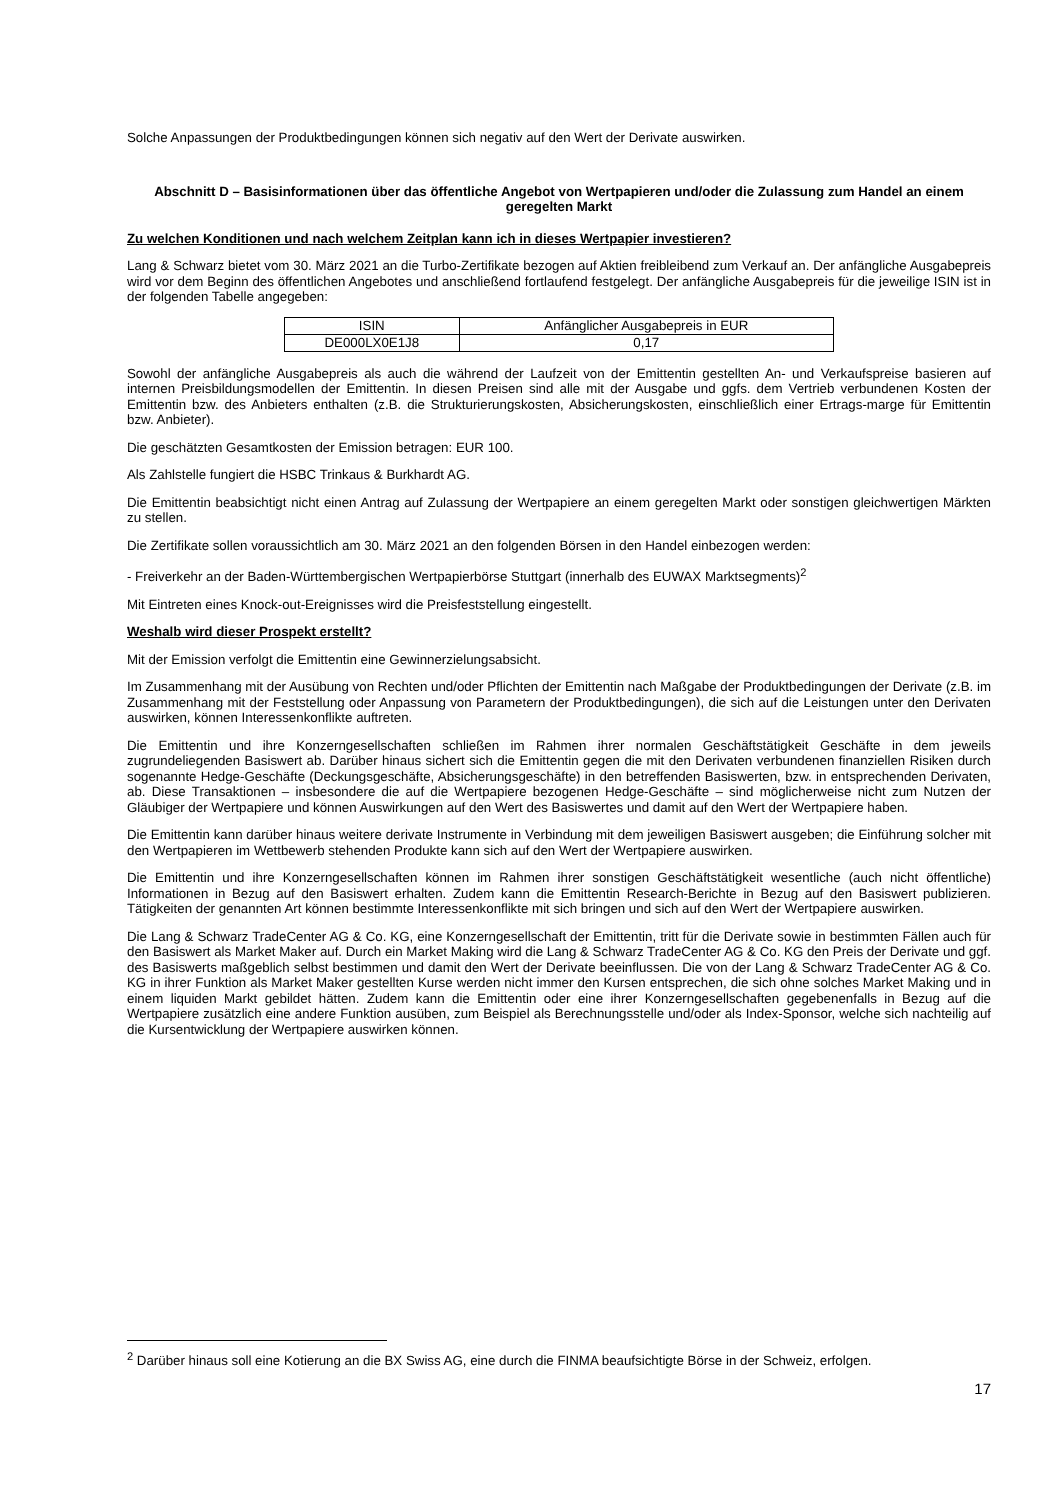Solche Anpassungen der Produktbedingungen können sich negativ auf den Wert der Derivate auswirken.
Abschnitt D – Basisinformationen über das öffentliche Angebot von Wertpapieren und/oder die Zulassung zum Handel an einem geregelten Markt
Zu welchen Konditionen und nach welchem Zeitplan kann ich in dieses Wertpapier investieren?
Lang & Schwarz bietet vom 30. März 2021 an die Turbo-Zertifikate bezogen auf Aktien freibleibend zum Verkauf an. Der anfängliche Ausgabepreis wird vor dem Beginn des öffentlichen Angebotes und anschließend fortlaufend festgelegt. Der anfängliche Ausgabepreis für die jeweilige ISIN ist in der folgenden Tabelle angegeben:
| ISIN | Anfänglicher Ausgabepreis in EUR |
| --- | --- |
| DE000LX0E1J8 | 0,17 |
Sowohl der anfängliche Ausgabepreis als auch die während der Laufzeit von der Emittentin gestellten An- und Verkaufspreise basieren auf internen Preisbildungsmodellen der Emittentin. In diesen Preisen sind alle mit der Ausgabe und ggfs. dem Vertrieb verbundenen Kosten der Emittentin bzw. des Anbieters enthalten (z.B. die Strukturierungskosten, Absicherungskosten, einschließlich einer Ertrags-marge für Emittentin bzw. Anbieter).
Die geschätzten Gesamtkosten der Emission betragen: EUR 100.
Als Zahlstelle fungiert die HSBC Trinkaus & Burkhardt AG.
Die Emittentin beabsichtigt nicht einen Antrag auf Zulassung der Wertpapiere an einem geregelten Markt oder sonstigen gleichwertigen Märkten zu stellen.
Die Zertifikate sollen voraussichtlich am 30. März 2021 an den folgenden Börsen in den Handel einbezogen werden:
- Freiverkehr an der Baden-Württembergischen Wertpapierbörse Stuttgart (innerhalb des EUWAX Marktsegments)<sup>2</sup>
Mit Eintreten eines Knock-out-Ereignisses wird die Preisfeststellung eingestellt.
Weshalb wird dieser Prospekt erstellt?
Mit der Emission verfolgt die Emittentin eine Gewinnerzielungsabsicht.
Im Zusammenhang mit der Ausübung von Rechten und/oder Pflichten der Emittentin nach Maßgabe der Produktbedingungen der Derivate (z.B. im Zusammenhang mit der Feststellung oder Anpassung von Parametern der Produktbedingungen), die sich auf die Leistungen unter den Derivaten auswirken, können Interessenkonflikte auftreten.
Die Emittentin und ihre Konzerngesellschaften schließen im Rahmen ihrer normalen Geschäftstätigkeit Geschäfte in dem jeweils zugrundeliegenden Basiswert ab. Darüber hinaus sichert sich die Emittentin gegen die mit den Derivaten verbundenen finanziellen Risiken durch sogenannte Hedge-Geschäfte (Deckungsgeschäfte, Absicherungsgeschäfte) in den betreffenden Basiswerten, bzw. in entsprechenden Derivaten, ab. Diese Transaktionen – insbesondere die auf die Wertpapiere bezogenen Hedge-Geschäfte – sind möglicherweise nicht zum Nutzen der Gläubiger der Wertpapiere und können Auswirkungen auf den Wert des Basiswertes und damit auf den Wert der Wertpapiere haben.
Die Emittentin kann darüber hinaus weitere derivate Instrumente in Verbindung mit dem jeweiligen Basiswert ausgeben; die Einführung solcher mit den Wertpapieren im Wettbewerb stehenden Produkte kann sich auf den Wert der Wertpapiere auswirken.
Die Emittentin und ihre Konzerngesellschaften können im Rahmen ihrer sonstigen Geschäftstätigkeit wesentliche (auch nicht öffentliche) Informationen in Bezug auf den Basiswert erhalten. Zudem kann die Emittentin Research-Berichte in Bezug auf den Basiswert publizieren. Tätigkeiten der genannten Art können bestimmte Interessenkonflikte mit sich bringen und sich auf den Wert der Wertpapiere auswirken.
Die Lang & Schwarz TradeCenter AG & Co. KG, eine Konzerngesellschaft der Emittentin, tritt für die Derivate sowie in bestimmten Fällen auch für den Basiswert als Market Maker auf. Durch ein Market Making wird die Lang & Schwarz TradeCenter AG & Co. KG den Preis der Derivate und ggf. des Basiswerts maßgeblich selbst bestimmen und damit den Wert der Derivate beeinflussen. Die von der Lang & Schwarz TradeCenter AG & Co. KG in ihrer Funktion als Market Maker gestellten Kurse werden nicht immer den Kursen entsprechen, die sich ohne solches Market Making und in einem liquiden Markt gebildet hätten. Zudem kann die Emittentin oder eine ihrer Konzerngesellschaften gegebenenfalls in Bezug auf die Wertpapiere zusätzlich eine andere Funktion ausüben, zum Beispiel als Berechnungsstelle und/oder als Index-Sponsor, welche sich nachteilig auf die Kursentwicklung der Wertpapiere auswirken können.
<sup>2</sup> Darüber hinaus soll eine Kotierung an die BX Swiss AG, eine durch die FINMA beaufsichtigte Börse in der Schweiz, erfolgen.
17